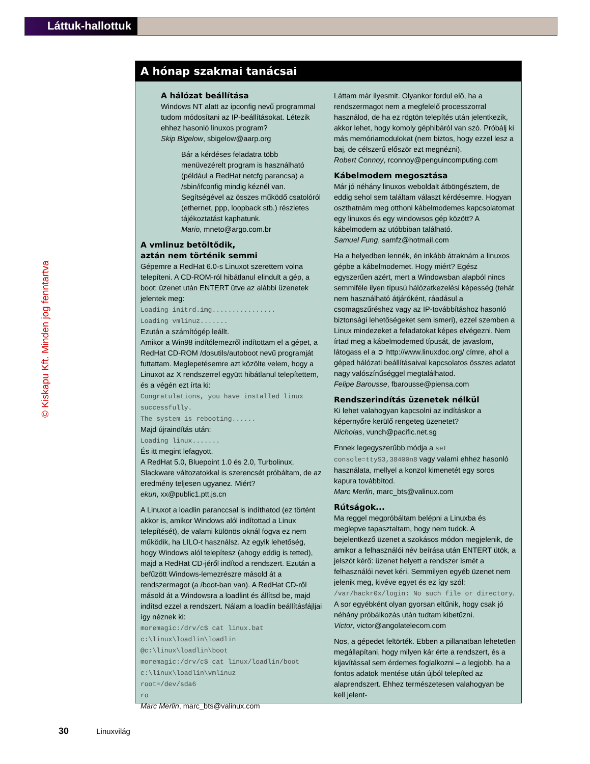Láttuk-hallottuk
© Kiskapu Kft. Minden jog fenntartva
A hónap szakmai tanácsai
A hálózat beállítása
Windows NT alatt az ipconfig nevű programmal tudom módosítani az IP-beállításokat. Létezik ehhez hasonló linuxos program?
Skip Bigelow, sbigelow@aarp.org
Bár a kérdéses feladatra több menüvezérelt program is használható (például a RedHat netcfg parancsa) a /sbin/ifconfig mindig kéznél van. Segítségével az összes működő csatolóról (ethernet, ppp, loopback stb.) részletes tájékoztatást kaphatunk.
Mario, mneto@argo.com.br
A vmlinuz betöltődik,
aztán nem történik semmi
Gépemre a RedHat 6.0-s Linuxot szerettem volna telepíteni. A CD-ROM-ról hibátlanul elindult a gép, a boot: üzenet után ENTERT ütve az alábbi üzenetek jelentek meg:
Loading initrd.img................
Loading vmlinuz.......
Ezután a számítógép leállt.
Amikor a Win98 indítólemezről indítottam el a gépet, a RedHat CD-ROM /dosutils/autoboot nevű programját futtattam. Meglepetésemre azt közölte velem, hogy a Linuxot az X rendszerrel együtt hibátlanul telepítettem, és a végén ezt írta ki:
Congratulations, you have installed linux successfully.
The system is rebooting......
Majd újraindítás után:
Loading linux.......
És itt megint lefagyott.
A RedHat 5.0, Bluepoint 1.0 és 2.0, Turbolinux, Slackware változatokkal is szerencsét próbáltam, de az eredmény teljesen ugyanez. Miért?
ekun, xx@public1.ptt.js.cn
A Linuxot a loadlin paranccsal is indíthatod (ez történt akkor is, amikor Windows alól indítottad a Linux telepítését), de valami különös oknál fogva ez nem működik, ha LILO-t használsz. Az egyik lehetőség, hogy Windows alól telepítesz (ahogy eddig is tetted), majd a RedHat CD-jéről indítod a rendszert. Ezután a befűzött Windows-lemezrészre másold át a rendszermagot (a /boot-ban van). A RedHat CD-ről másold át a Windowsra a loadlint és állítsd be, majd indítsd ezzel a rendszert. Nálam a loadlin beállításfájljai így néznek ki:
moremagic:/drv/c$ cat linux.bat
c:\linux\loadlin\loadlin
@c:\linux\loadlin\boot
moremagic:/drv/c$ cat linux/loadlin/boot
c:\linux\loadlin\vmlinuz
root=/dev/sda6
ro
Marc Merlin, marc_bts@valinux.com
Láttam már ilyesmit. Olyankor fordul elő, ha a rendszermagot nem a megfelelő processzorral használod, de ha ez rögtön telepítés után jelentkezik, akkor lehet, hogy komoly géphibáról van szó. Próbálj ki más memóriamodulokat (nem biztos, hogy ezzel lesz a baj, de célszerű először ezt megnézni).
Robert Connoy, rconnoy@penguincomputing.com
Kábelmodem megosztása
Már jó néhány linuxos weboldalt átböngésztem, de eddig sehol sem találtam választ kérdésemre. Hogyan oszthatnám meg otthoni kábelmodemes kapcsolatomat egy linuxos és egy windowsos gép között? A kábelmodem az utóbbiban található.
Samuel Fung, samfz@hotmail.com
Ha a helyedben lennék, én inkább átraknám a linuxos gépbe a kábelmodemet. Hogy miért? Egész egyszerűen azért, mert a Windowsban alapból nincs semmiféle ilyen típusú hálózatkezelési képesség (tehát nem használható átjáróként, ráadásul a csomagszűréshez vagy az IP-továbbításhoz hasonló biztonsági lehetőségeket sem ismeri), ezzel szemben a Linux mindezeket a feladatokat képes elvégezni. Nem írtad meg a kábelmodemed típusát, de javaslom, látogass el a ➲ http://www.linuxdoc.org/ címre, ahol a géped hálózati beállításaival kapcsolatos összes adatot nagy valószínűséggel megtalálhatod.
Felipe Barousse, fbarousse@piensa.com
Rendszerindítás üzenetek nélkül
Ki lehet valahogyan kapcsolni az indításkor a képernyőre kerülő rengeteg üzenetet?
Nicholas, vunch@pacific.net.sg
Ennek legegyszerűbb módja a set console=ttyS3,38400n8 vagy valami ehhez hasonló használata, mellyel a konzol kimenetét egy soros kapura továbbítod.
Marc Merlin, marc_bts@valinux.com
Rútságok...
Ma reggel megpróbáltam belépni a Linuxba és meglepve tapasztaltam, hogy nem tudok. A bejelentkező üzenet a szokásos módon megjelenik, de amikor a felhasználói név beírása után ENTERT ütök, a jelszót kérő: üzenet helyett a rendszer ismét a felhasználói nevet kéri. Semmilyen egyéb üzenet nem jelenik meg, kivéve egyet és ez így szól: /var/hackr0x/login: No such file or directory. A sor egyébként olyan gyorsan eltűnik, hogy csak jó néhány próbálkozás után tudtam kibetűzni.
Victor, victor@angolatelecom.com
Nos, a gépedet feltörték. Ebben a pillanatban lehetetlen megállapítani, hogy milyen kár érte a rendszert, és a kijavítással sem érdemes foglalkozni – a legjobb, ha a fontos adatok mentése után újból telepíted az alaprendszert. Ehhez természetesen valahogyan be kell jelent-
30 Linuxvilág